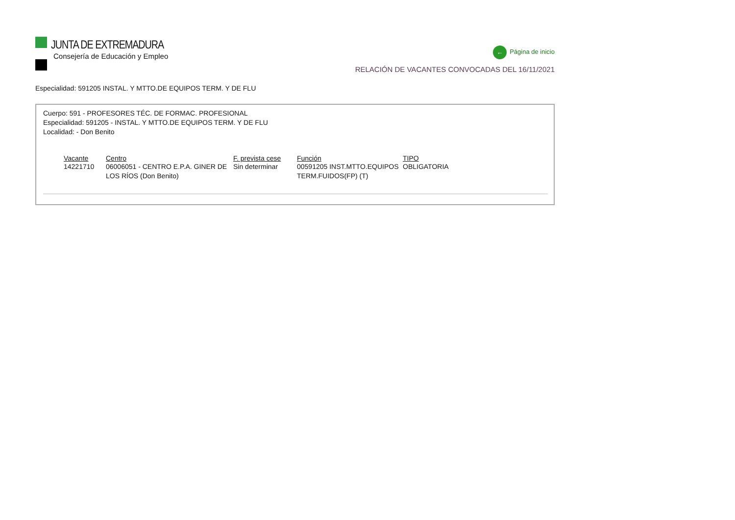JUNTA DE EXTREMADURA
Consejería de Educación y Empleo
← Página de inicio
RELACIÓN DE VACANTES CONVOCADAS DEL 16/11/2021
Especialidad: 591205 INSTAL. Y MTTO.DE EQUIPOS TERM. Y DE FLU
Cuerpo: 591 - PROFESORES TÉC. DE FORMAC. PROFESIONAL
Especialidad: 591205 - INSTAL. Y MTTO.DE EQUIPOS TERM. Y DE FLU
Localidad: - Don Benito
| Vacante | Centro | F. prevista cese | Función | TIPO |
| --- | --- | --- | --- | --- |
| 14221710 | 06006051 - CENTRO E.P.A. GINER DE LOS RÍOS (Don Benito) | Sin determinar | 00591205 INST.MTTO.EQUIPOS TERM.FUIDOS(FP) (T) | OBLIGATORIA |